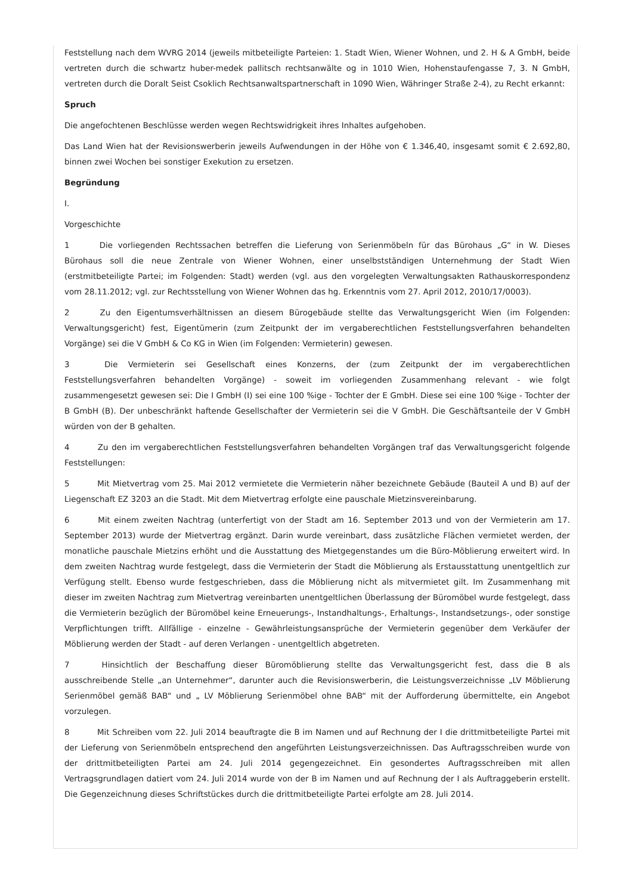Feststellung nach dem WVRG 2014 (jeweils mitbeteiligte Parteien: 1. Stadt Wien, Wiener Wohnen, und 2. H & A GmbH, beide vertreten durch die schwartz huber-medek pallitsch rechtsanwälte og in 1010 Wien, Hohenstaufengasse 7, 3. N GmbH, vertreten durch die Doralt Seist Csoklich Rechtsanwaltspartnerschaft in 1090 Wien, Währinger Straße 2-4), zu Recht erkannt:
Spruch
Die angefochtenen Beschlüsse werden wegen Rechtswidrigkeit ihres Inhaltes aufgehoben.
Das Land Wien hat der Revisionswerberin jeweils Aufwendungen in der Höhe von € 1.346,40, insgesamt somit € 2.692,80, binnen zwei Wochen bei sonstiger Exekution zu ersetzen.
Begründung
I.
Vorgeschichte
1 Die vorliegenden Rechtssachen betreffen die Lieferung von Serienmöbeln für das Bürohaus „G“ in W. Dieses Bürohaus soll die neue Zentrale von Wiener Wohnen, einer unselbstständigen Unternehmung der Stadt Wien (erstmitbeteiligte Partei; im Folgenden: Stadt) werden (vgl. aus den vorgelegten Verwaltungsakten Rathauskorrespondenz vom 28.11.2012; vgl. zur Rechtsstellung von Wiener Wohnen das hg. Erkenntnis vom 27. April 2012, 2010/17/0003).
2 Zu den Eigentumsverhältnissen an diesem Bürogebäude stellte das Verwaltungsgericht Wien (im Folgenden: Verwaltungsgericht) fest, Eigentümerin (zum Zeitpunkt der im vergaberechtlichen Feststellungsverfahren behandelten Vorgänge) sei die V GmbH & Co KG in Wien (im Folgenden: Vermieterin) gewesen.
3 Die Vermieterin sei Gesellschaft eines Konzerns, der (zum Zeitpunkt der im vergaberechtlichen Feststellungsverfahren behandelten Vorgänge) - soweit im vorliegenden Zusammenhang relevant - wie folgt zusammengesetzt gewesen sei: Die I GmbH (I) sei eine 100 %ige - Tochter der E GmbH. Diese sei eine 100 %ige - Tochter der B GmbH (B). Der unbeschränkt haftende Gesellschafter der Vermieterin sei die V GmbH. Die Geschäftsanteile der V GmbH würden von der B gehalten.
4 Zu den im vergaberechtlichen Feststellungsverfahren behandelten Vorgängen traf das Verwaltungsgericht folgende Feststellungen:
5 Mit Mietvertrag vom 25. Mai 2012 vermietete die Vermieterin näher bezeichnete Gebäude (Bauteil A und B) auf der Liegenschaft EZ 3203 an die Stadt. Mit dem Mietvertrag erfolgte eine pauschale Mietzinsvereinbarung.
6 Mit einem zweiten Nachtrag (unterfertigt von der Stadt am 16. September 2013 und von der Vermieterin am 17. September 2013) wurde der Mietvertrag ergänzt. Darin wurde vereinbart, dass zusätzliche Flächen vermietet werden, der monatliche pauschale Mietzins erhöht und die Ausstattung des Mietgegenstandes um die Büro-Möblierung erweitert wird. In dem zweiten Nachtrag wurde festgelegt, dass die Vermieterin der Stadt die Möblierung als Erstausstattung unentgeltlich zur Verfügung stellt. Ebenso wurde festgeschrieben, dass die Möblierung nicht als mitvermietet gilt. Im Zusammenhang mit dieser im zweiten Nachtrag zum Mietvertrag vereinbarten unentgeltlichen Überlassung der Büromöbel wurde festgelegt, dass die Vermieterin bezüglich der Büromöbel keine Erneuerungs-, Instandhaltungs-, Erhaltungs-, Instandsetzungs-, oder sonstige Verpflichtungen trifft. Allfällige - einzelne - Gewährleistungsansprüche der Vermieterin gegenüber dem Verkäufer der Möblierung werden der Stadt - auf deren Verlangen - unentgeltlich abgetreten.
7 Hinsichtlich der Beschaffung dieser Büromöblierung stellte das Verwaltungsgericht fest, dass die B als ausschreibende Stelle „an Unternehmer“, darunter auch die Revisionswerberin, die Leistungsverzeichnisse „LV Möblierung Serienmöbel gemäß BAB“ und „ LV Möblierung Serienmöbel ohne BAB“ mit der Aufforderung übermittelte, ein Angebot vorzulegen.
8 Mit Schreiben vom 22. Juli 2014 beauftragte die B im Namen und auf Rechnung der I die drittmitbeteiligte Partei mit der Lieferung von Serienmöbeln entsprechend den angeführten Leistungsverzeichnissen. Das Auftragsschreiben wurde von der drittmitbeteiligten Partei am 24. Juli 2014 gegengezeichnet. Ein gesondertes Auftragsschreiben mit allen Vertragsgrundlagen datiert vom 24. Juli 2014 wurde von der B im Namen und auf Rechnung der I als Auftraggeberin erstellt. Die Gegenzeichnung dieses Schriftstückes durch die drittmitbeteiligte Partei erfolgte am 28. Juli 2014.